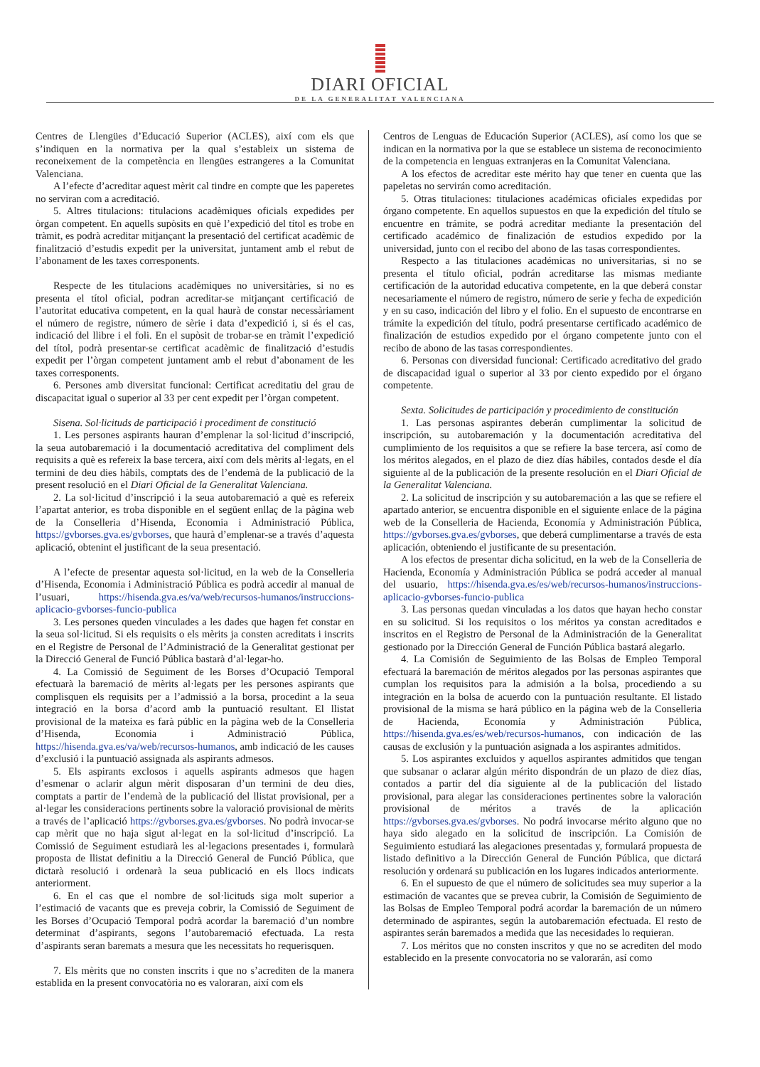DIARI OFICIAL
DE LA GENERALITAT VALENCIANA
Centres de Llengües d’Educació Superior (ACLES), així com els que s’indiquen en la normativa per la qual s’estableix un sistema de reconeixement de la competència en llengües estrangeres a la Comunitat Valenciana.
A l’efecte d’acreditar aquest mèrit cal tindre en compte que les paperetes no serviran com a acreditació.
5. Altres titulacions: titulacions acadèmiques oficials expedides per òrgan competent. En aquells supòsits en què l’expedició del títol es trobe en tràmit, es podrà acreditar mitjançant la presentació del certificat acadèmic de finalització d’estudis expedit per la universitat, juntament amb el rebut de l’abonament de les taxes corresponents.
Respecte de les titulacions acadèmiques no universitàries, si no es presenta el títol oficial, podran acreditar-se mitjançant certificació de l’autoritat educativa competent, en la qual haurà de constar necessàriament el número de registre, número de sèrie i data d’expedició i, si és el cas, indicació del llibre i el foli. En el supòsit de trobar-se en tràmit l’expedició del títol, podrà presentar-se certificat acadèmic de finalització d’estudis expedit per l’òrgan competent juntament amb el rebut d’abonament de les taxes corresponents.
6. Persones amb diversitat funcional: Certificat acreditatiu del grau de discapacitat igual o superior al 33 per cent expedit per l’òrgan competent.
Sisena. Sol·licituds de participació i procediment de constitució
1. Les persones aspirants hauran d’emplenar la sol·licitud d’inscripció, la seua autobaremació i la documentació acreditativa del compliment dels requisits a què es refereix la base tercera, així com dels mèrits al·legats, en el termini de deu dies hàbils, comptats des de l’endemà de la publicació de la present resolució en el Diari Oficial de la Generalitat Valenciana.
2. La sol·licitud d’inscripció i la seua autobaremació a què es refereix l’apartat anterior, es troba disponible en el següent enllaç de la pàgina web de la Conselleria d’Hisenda, Economia i Administració Pública, https://gvborses.gva.es/gvborses, que haurà d’emplenar-se a través d’aquesta aplicació, obtenint el justificant de la seua presentació.
A l’efecte de presentar aquesta sol·licitud, en la web de la Conselleria d’Hisenda, Economia i Administració Pública es podrà accedir al manual de l’usuari, https://hisenda.gva.es/va/web/recursos-humanos/instruccions-aplicacio-gvborses-funcio-publica
3. Les persones queden vinculades a les dades que hagen fet constar en la seua sol·licitud. Si els requisits o els mèrits ja consten acreditats i inscrits en el Registre de Personal de l’Administració de la Generalitat gestionat per la Direcció General de Funció Pública bastarà d’al·legar-ho.
4. La Comissió de Seguiment de les Borses d’Ocupació Temporal efectuarà la baremació de mèrits al·legats per les persones aspirants que complisquen els requisits per a l’admissió a la borsa, procedint a la seua integració en la borsa d’acord amb la puntuació resultant. El llistat provisional de la mateixa es farà públic en la pàgina web de la Conselleria d’Hisenda, Economia i Administració Pública, https://hisenda.gva.es/va/web/recursos-humanos, amb indicació de les causes d’exclusió i la puntuació assignada als aspirants admesos.
5. Els aspirants exclosos i aquells aspirants admesos que hagen d’esmenar o aclarir algun mèrit disposaran d’un termini de deu dies, comptats a partir de l’endemà de la publicació del llistat provisional, per a al·legar les consideracions pertinents sobre la valoració provisional de mèrits a través de l’aplicació https://gvborses.gva.es/gvborses. No podrà invocar-se cap mèrit que no haja sigut al·legat en la sol·licitud d’inscripció. La Comissió de Seguiment estudiarà les al·legacions presentades i, formularà proposta de llistat definitiu a la Direcció General de Funció Pública, que dictarà resolució i ordenarà la seua publicació en els llocs indicats anteriorment.
6. En el cas que el nombre de sol·licituds siga molt superior a l’estimació de vacants que es preveja cobrir, la Comissió de Seguiment de les Borses d’Ocupació Temporal podrà acordar la baremació d’un nombre determinat d’aspirants, segons l’autobaremació efectuada. La resta d’aspirants seran baremats a mesura que les necessitats ho requerisquen.
7. Els mèrits que no consten inscrits i que no s’acrediten de la manera establida en la present convocatòria no es valoraran, així com els
Centros de Lenguas de Educación Superior (ACLES), así como los que se indican en la normativa por la que se establece un sistema de reconocimiento de la competencia en lenguas extranjeras en la Comunitat Valenciana.
A los efectos de acreditar este mérito hay que tener en cuenta que las papeletas no servirán como acreditación.
5. Otras titulaciones: titulaciones académicas oficiales expedidas por órgano competente. En aquellos supuestos en que la expedición del título se encuentre en trámite, se podrá acreditar mediante la presentación del certificado académico de finalización de estudios expedido por la universidad, junto con el recibo del abono de las tasas correspondientes.
Respecto a las titulaciones académicas no universitarias, si no se presenta el título oficial, podrán acreditarse las mismas mediante certificación de la autoridad educativa competente, en la que deberá constar necesariamente el número de registro, número de serie y fecha de expedición y en su caso, indicación del libro y el folio. En el supuesto de encontrarse en trámite la expedición del título, podrá presentarse certificado académico de finalización de estudios expedido por el órgano competente junto con el recibo de abono de las tasas correspondientes.
6. Personas con diversidad funcional: Certificado acreditativo del grado de discapacidad igual o superior al 33 por ciento expedido por el órgano competente.
Sexta. Solicitudes de participación y procedimiento de constitución
1. Las personas aspirantes deberán cumplimentar la solicitud de inscripción, su autobaremación y la documentación acreditativa del cumplimiento de los requisitos a que se refiere la base tercera, así como de los méritos alegados, en el plazo de diez días hábiles, contados desde el día siguiente al de la publicación de la presente resolución en el Diari Oficial de la Generalitat Valenciana.
2. La solicitud de inscripción y su autobaremación a las que se refiere el apartado anterior, se encuentra disponible en el siguiente enlace de la página web de la Conselleria de Hacienda, Economía y Administración Pública, https://gvborses.gva.es/gvborses, que deberá cumplimentarse a través de esta aplicación, obteniendo el justificante de su presentación.
A los efectos de presentar dicha solicitud, en la web de la Conselleria de Hacienda, Economía y Administración Pública se podrá acceder al manual del usuario, https://hisenda.gva.es/es/web/recursos-humanos/instruccions-aplicacio-gvborses-funcio-publica
3. Las personas quedan vinculadas a los datos que hayan hecho constar en su solicitud. Si los requisitos o los méritos ya constan acreditados e inscritos en el Registro de Personal de la Administración de la Generalitat gestionado por la Dirección General de Función Pública bastará alegarlo.
4. La Comisión de Seguimiento de las Bolsas de Empleo Temporal efectuará la baremación de méritos alegados por las personas aspirantes que cumplan los requisitos para la admisión a la bolsa, procediendo a su integración en la bolsa de acuerdo con la puntuación resultante. El listado provisional de la misma se hará público en la página web de la Conselleria de Hacienda, Economía y Administración Pública, https://hisenda.gva.es/es/web/recursos-humanos, con indicación de las causas de exclusión y la puntuación asignada a los aspirantes admitidos.
5. Los aspirantes excluidos y aquellos aspirantes admitidos que tengan que subsanar o aclarar algún mérito dispondrán de un plazo de diez días, contados a partir del día siguiente al de la publicación del listado provisional, para alegar las consideraciones pertinentes sobre la valoración provisional de méritos a través de la aplicación https://gvborses.gva.es/gvborses. No podrá invocarse mérito alguno que no haya sido alegado en la solicitud de inscripción. La Comisión de Seguimiento estudiará las alegaciones presentadas y, formulará propuesta de listado definitivo a la Dirección General de Función Pública, que dictará resolución y ordenará su publicación en los lugares indicados anteriormente.
6. En el supuesto de que el número de solicitudes sea muy superior a la estimación de vacantes que se prevea cubrir, la Comisión de Seguimiento de las Bolsas de Empleo Temporal podrá acordar la baremación de un número determinado de aspirantes, según la autobaremación efectuada. El resto de aspirantes serán baremados a medida que las necesidades lo requieran.
7. Los méritos que no consten inscritos y que no se acrediten del modo establecido en la presente convocatoria no se valorarán, así como